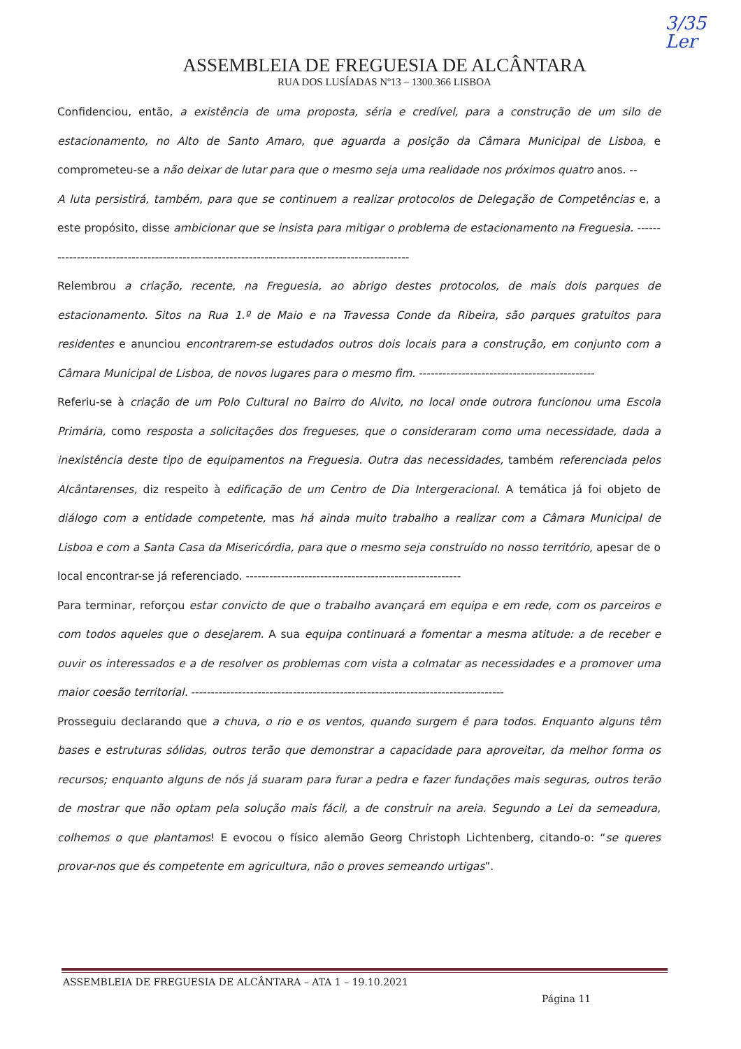3/35
Ler
ASSEMBLEIA DE FREGUESIA DE ALCÂNTARA
RUA DOS LUSÍADAS Nº13 – 1300.366 LISBOA
Confidenciou, então, a existência de uma proposta, séria e credível, para a construção de um silo de estacionamento, no Alto de Santo Amaro, que aguarda a posição da Câmara Municipal de Lisboa, e comprometeu-se a não deixar de lutar para que o mesmo seja uma realidade nos próximos quatro anos. --
A luta persistirá, também, para que se continuem a realizar protocolos de Delegação de Competências e, a este propósito, disse ambicionar que se insista para mitigar o problema de estacionamento na Freguesia. ------------------------------------------------------------------------------------------------
Relembrou a criação, recente, na Freguesia, ao abrigo destes protocolos, de mais dois parques de estacionamento. Sitos na Rua 1.º de Maio e na Travessa Conde da Ribeira, são parques gratuitos para residentes e anunciou encontrarem-se estudados outros dois locais para a construção, em conjunto com a Câmara Municipal de Lisboa, de novos lugares para o mesmo fim. ---------------------------------------------
Referiu-se à criação de um Polo Cultural no Bairro do Alvito, no local onde outrora funcionou uma Escola Primária, como resposta a solicitações dos fregueses, que o consideraram como uma necessidade, dada a inexistência deste tipo de equipamentos na Freguesia. Outra das necessidades, também referenciada pelos Alcântarenses, diz respeito à edificação de um Centro de Dia Intergeracional. A temática já foi objeto de diálogo com a entidade competente, mas há ainda muito trabalho a realizar com a Câmara Municipal de Lisboa e com a Santa Casa da Misericórdia, para que o mesmo seja construído no nosso território, apesar de o local encontrar-se já referenciado. -------------------------------------------------------
Para terminar, reforçou estar convicto de que o trabalho avançará em equipa e em rede, com os parceiros e com todos aqueles que o desejarem. A sua equipa continuará a fomentar a mesma atitude: a de receber e ouvir os interessados e a de resolver os problemas com vista a colmatar as necessidades e a promover uma maior coesão territorial. --------------------------------------------------------------------------------
Prosseguiu declarando que a chuva, o rio e os ventos, quando surgem é para todos. Enquanto alguns têm bases e estruturas sólidas, outros terão que demonstrar a capacidade para aproveitar, da melhor forma os recursos; enquanto alguns de nós já suaram para furar a pedra e fazer fundações mais seguras, outros terão de mostrar que não optam pela solução mais fácil, a de construir na areia. Segundo a Lei da semeadura, colhemos o que plantamos! E evocou o físico alemão Georg Christoph Lichtenberg, citando-o: “se queres provar-nos que és competente em agricultura, não o proves semeando urtigas”.
ASSEMBLEIA DE FREGUESIA DE ALCÂNTARA – ATA 1 – 19.10.2021
Página 11